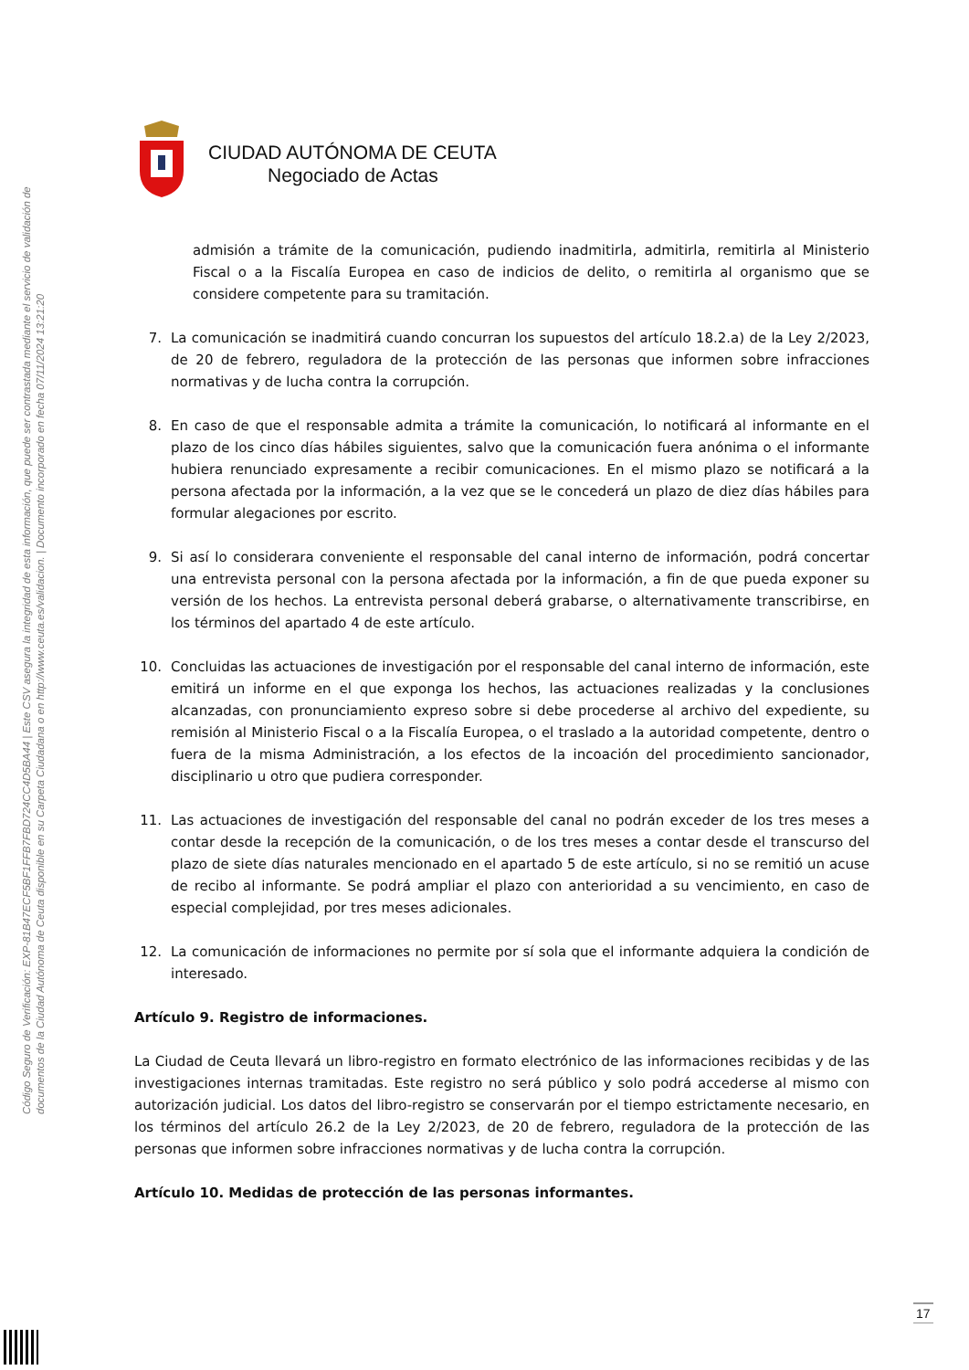Código Seguro de Verificación: EXP-81B47ECF5BF1FFB7FBD724CC4D5BA44 | Este CSV asegura la integridad de esta información, que puede ser contrastada mediante el servicio de validación de documentos de la Ciudad Autónoma de Ceuta disponible en su Carpeta Ciudadana o en http://www.ceuta.es/validacion. | Documento incorporado en fecha 07/11/2024 13:21:20
CIUDAD AUTÓNOMA DE CEUTA
Negociado de Actas
admisión a trámite de la comunicación, pudiendo inadmitirla, admitirla, remitirla al Ministerio Fiscal o a la Fiscalía Europea en caso de indicios de delito, o remitirla al organismo que se considere competente para su tramitación.
7. La comunicación se inadmitirá cuando concurran los supuestos del artículo 18.2.a) de la Ley 2/2023, de 20 de febrero, reguladora de la protección de las personas que informen sobre infracciones normativas y de lucha contra la corrupción.
8. En caso de que el responsable admita a trámite la comunicación, lo notificará al informante en el plazo de los cinco días hábiles siguientes, salvo que la comunicación fuera anónima o el informante hubiera renunciado expresamente a recibir comunicaciones. En el mismo plazo se notificará a la persona afectada por la información, a la vez que se le concederá un plazo de diez días hábiles para formular alegaciones por escrito.
9. Si así lo considerara conveniente el responsable del canal interno de información, podrá concertar una entrevista personal con la persona afectada por la información, a fin de que pueda exponer su versión de los hechos. La entrevista personal deberá grabarse, o alternativamente transcribirse, en los términos del apartado 4 de este artículo.
10. Concluidas las actuaciones de investigación por el responsable del canal interno de información, este emitirá un informe en el que exponga los hechos, las actuaciones realizadas y la conclusiones alcanzadas, con pronunciamiento expreso sobre si debe procederse al archivo del expediente, su remisión al Ministerio Fiscal o a la Fiscalía Europea, o el traslado a la autoridad competente, dentro o fuera de la misma Administración, a los efectos de la incoación del procedimiento sancionador, disciplinario u otro que pudiera corresponder.
11. Las actuaciones de investigación del responsable del canal no podrán exceder de los tres meses a contar desde la recepción de la comunicación, o de los tres meses a contar desde el transcurso del plazo de siete días naturales mencionado en el apartado 5 de este artículo, si no se remitió un acuse de recibo al informante. Se podrá ampliar el plazo con anterioridad a su vencimiento, en caso de especial complejidad, por tres meses adicionales.
12. La comunicación de informaciones no permite por sí sola que el informante adquiera la condición de interesado.
Artículo 9. Registro de informaciones.
La Ciudad de Ceuta llevará un libro-registro en formato electrónico de las informaciones recibidas y de las investigaciones internas tramitadas. Este registro no será público y solo podrá accederse al mismo con autorización judicial. Los datos del libro-registro se conservarán por el tiempo estrictamente necesario, en los términos del artículo 26.2 de la Ley 2/2023, de 20 de febrero, reguladora de la protección de las personas que informen sobre infracciones normativas y de lucha contra la corrupción.
Artículo 10. Medidas de protección de las personas informantes.
17